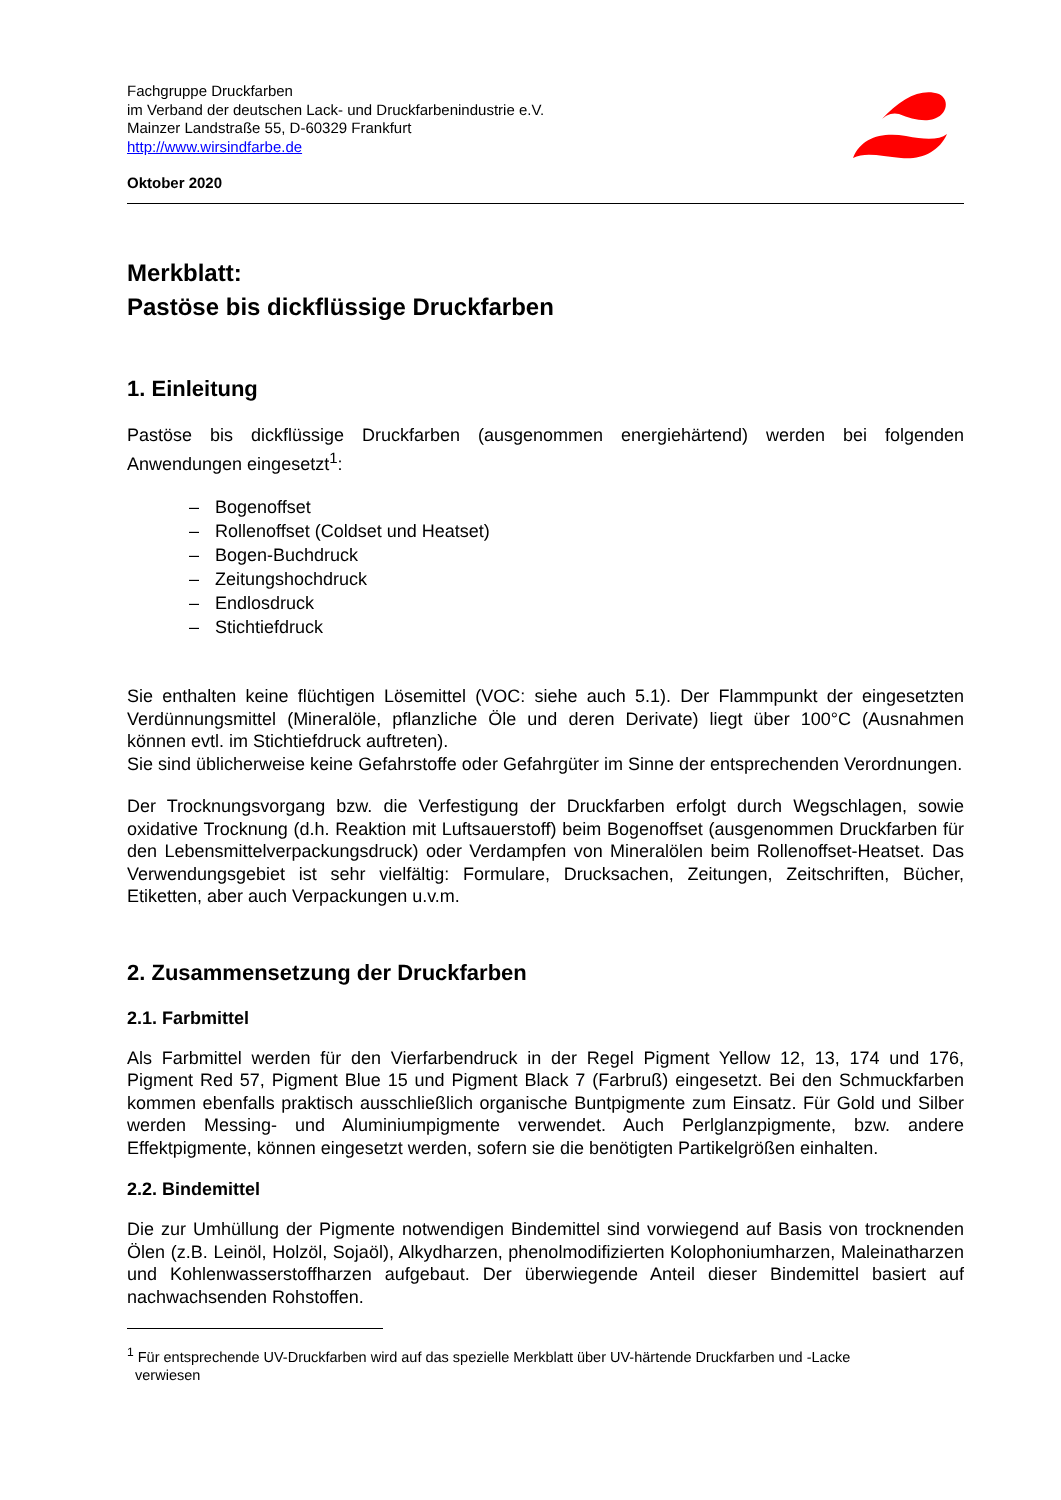Fachgruppe Druckfarben
im Verband der deutschen Lack- und Druckfarbenindustrie e.V.
Mainzer Landstraße 55, D-60329 Frankfurt
http://www.wirsindfarbe.de
Oktober 2020
Merkblatt:
Pastöse bis dickflüssige Druckfarben
1. Einleitung
Pastöse bis dickflüssige Druckfarben (ausgenommen energiehärtend) werden bei folgenden Anwendungen eingesetzt<sup>1</sup>:
– Bogenoffset
– Rollenoffset (Coldset und Heatset)
– Bogen-Buchdruck
– Zeitungshochdruck
– Endlosdruck
– Stichtiefdruck
Sie enthalten keine flüchtigen Lösemittel (VOC: siehe auch 5.1). Der Flammpunkt der eingesetzten Verdünnungsmittel (Mineralöle, pflanzliche Öle und deren Derivate) liegt über 100°C (Ausnahmen können evtl. im Stichtiefdruck auftreten).
Sie sind üblicherweise keine Gefahrstoffe oder Gefahrgüter im Sinne der entsprechenden Verordnungen.
Der Trocknungsvorgang bzw. die Verfestigung der Druckfarben erfolgt durch Wegschlagen, sowie oxidative Trocknung (d.h. Reaktion mit Luftsauerstoff) beim Bogenoffset (ausgenommen Druckfarben für den Lebensmittelverpackungsdruck) oder Verdampfen von Mineralölen beim Rollenoffset-Heatset. Das Verwendungsgebiet ist sehr vielfältig: Formulare, Drucksachen, Zeitungen, Zeitschriften, Bücher, Etiketten, aber auch Verpackungen u.v.m.
2. Zusammensetzung der Druckfarben
2.1. Farbmittel
Als Farbmittel werden für den Vierfarbendruck in der Regel Pigment Yellow 12, 13, 174 und 176, Pigment Red 57, Pigment Blue 15 und Pigment Black 7 (Farbruß) eingesetzt. Bei den Schmuckfarben kommen ebenfalls praktisch ausschließlich organische Buntpigmente zum Einsatz. Für Gold und Silber werden Messing- und Aluminiumpigmente verwendet. Auch Perlglanzpigmente, bzw. andere Effektpigmente, können eingesetzt werden, sofern sie die benötigten Partikelgrößen einhalten.
2.2. Bindemittel
Die zur Umhüllung der Pigmente notwendigen Bindemittel sind vorwiegend auf Basis von trocknenden Ölen (z.B. Leinöl, Holzöl, Sojaöl), Alkydharzen, phenolmodifizierten Kolophoniumharzen, Maleinatharzen und Kohlenwasserstoffharzen aufgebaut. Der überwiegende Anteil dieser Bindemittel basiert auf nachwachsenden Rohstoffen.
<sup>1</sup> Für entsprechende UV-Druckfarben wird auf das spezielle Merkblatt über UV-härtende Druckfarben und -Lacke
verwiesen